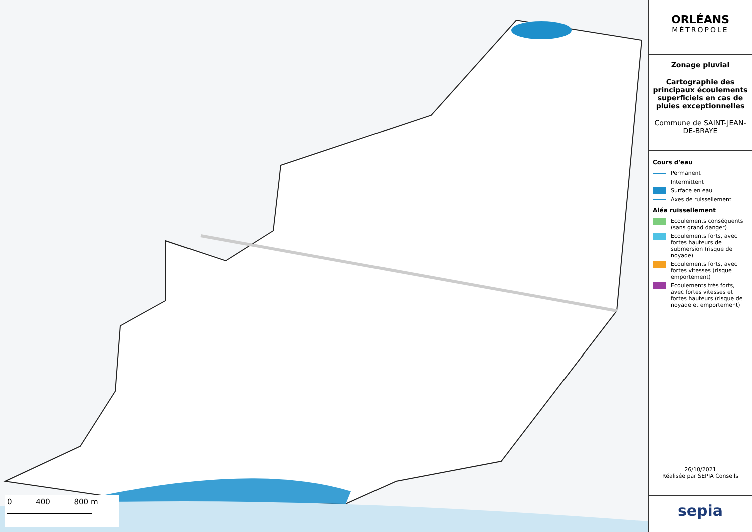0 400 800 m
ORLÉANS
MÉTROPOLE
Zonage pluvial
Cartographie des principaux écoulements superficiels en cas de pluies exceptionnelles
Commune de SAINT-JEAN-DE-BRAYE
Cours d'eau
Permanent
Intermittent
Surface en eau
Axes de ruissellement
Aléa ruissellement
Ecoulements conséquents (sans grand danger)
Ecoulements forts, avec fortes hauteurs de submersion (risque de noyade)
Ecoulements forts, avec fortes vitesses (risque emportement)
Ecoulements très forts, avec fortes vitesses et fortes hauteurs (risque de noyade et emportement)
26/10/2021
Réalisée par SEPIA Conseils
sepia